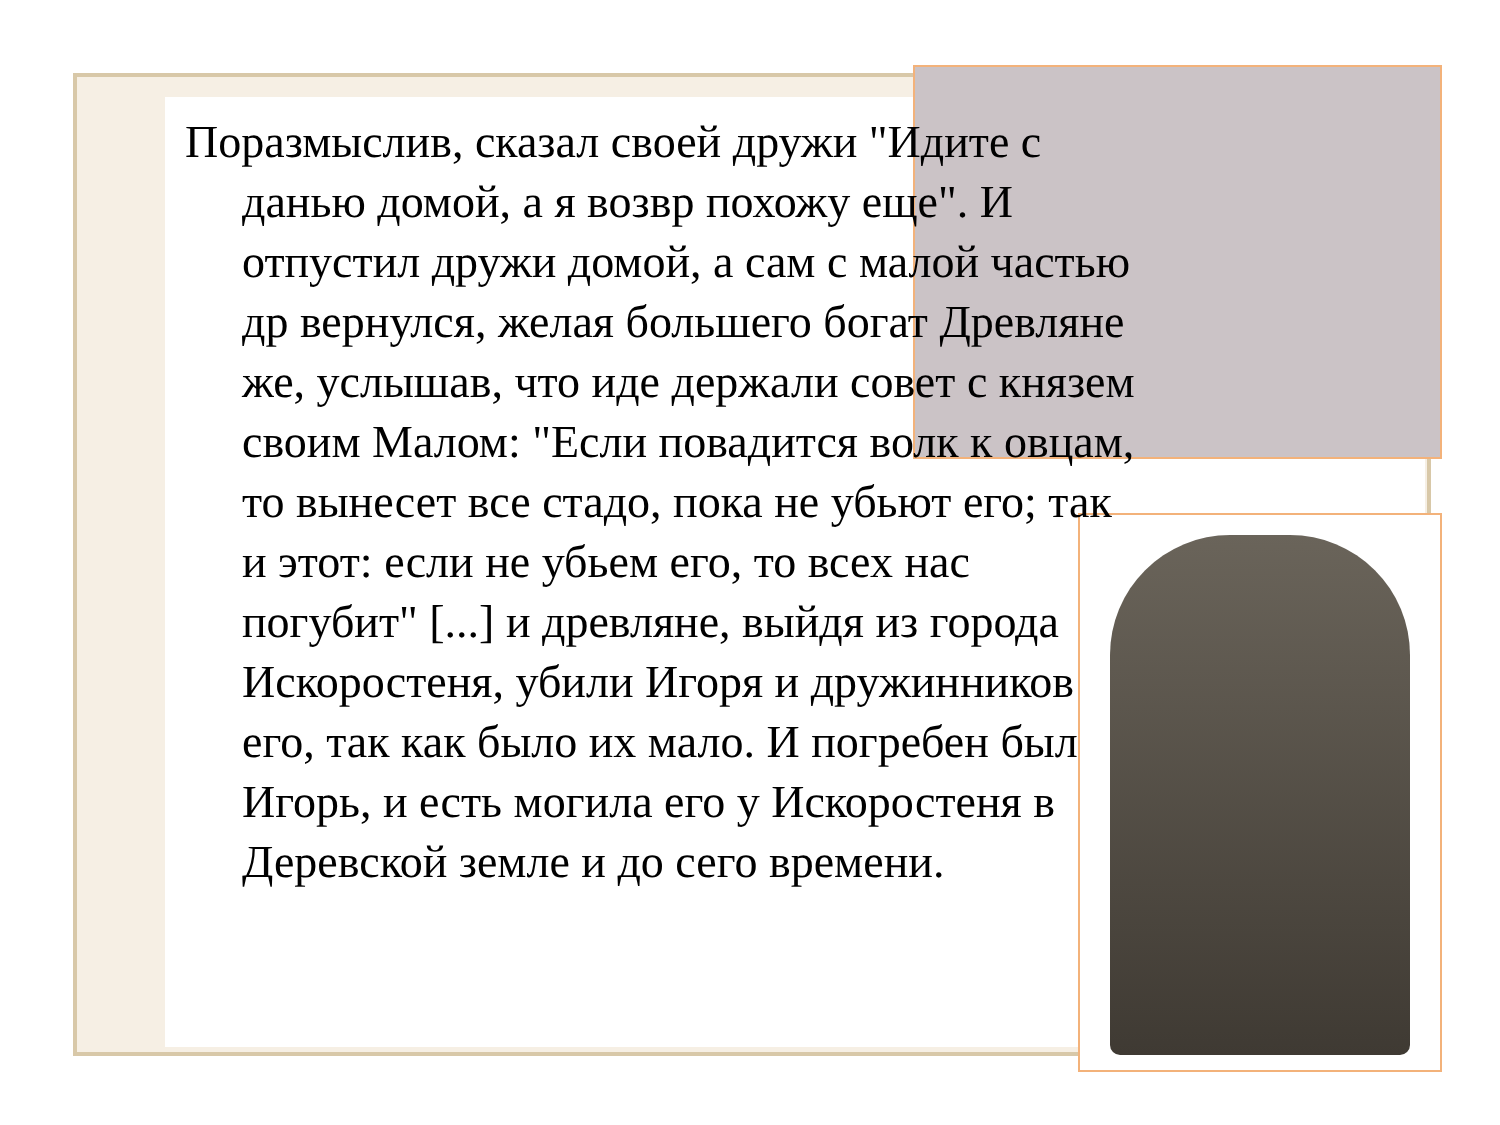Поразмыслив, сказал своей дружи "Идите с данью домой, а я возвр похожу еще". И отпустил дружи домой, а сам с малой частью др вернулся, желая большего богат Древляне же, услышав, что иде держали совет с князем своим Малом: "Если повадится волк к овцам, то вынесет все стадо, пока не убьют его; так и этот: если не убьем его, то всех нас погубит" [...] и древляне, выйдя из города Искоростеня, убили Игоря и дружинников его, так как было их мало. И погребен был Игорь, и есть могила его у Искоростеня в Деревской земле и до сего времени.